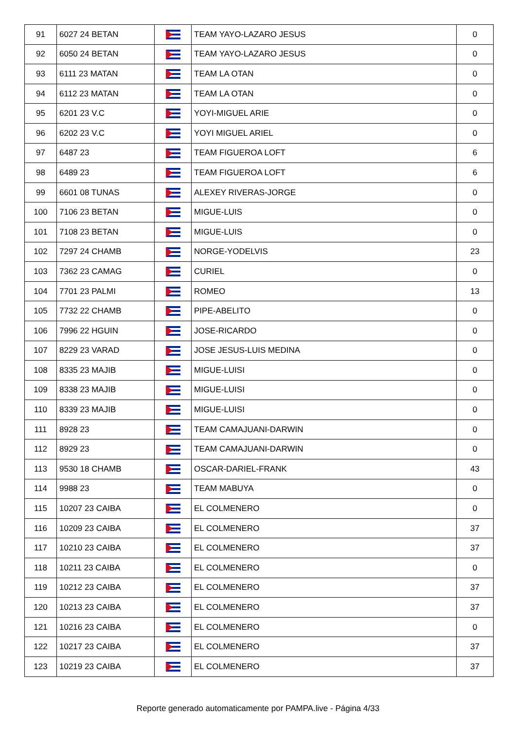| 91 | 6027 24 BETAN | | TEAM YAYO-LAZARO JESUS | 0 |
| 92 | 6050 24 BETAN | | TEAM YAYO-LAZARO JESUS | 0 |
| 93 | 6111 23 MATAN | | TEAM LA OTAN | 0 |
| 94 | 6112 23 MATAN | | TEAM LA OTAN | 0 |
| 95 | 6201 23 V.C | | YOYI-MIGUEL ARIE | 0 |
| 96 | 6202 23 V.C | | YOYI MIGUEL ARIEL | 0 |
| 97 | 6487 23 | | TEAM FIGUEROA LOFT | 6 |
| 98 | 6489 23 | | TEAM FIGUEROA LOFT | 6 |
| 99 | 6601 08 TUNAS | | ALEXEY RIVERAS-JORGE | 0 |
| 100 | 7106 23 BETAN | | MIGUE-LUIS | 0 |
| 101 | 7108 23 BETAN | | MIGUE-LUIS | 0 |
| 102 | 7297 24 CHAMB | | NORGE-YODELVIS | 23 |
| 103 | 7362 23 CAMAG | | CURIEL | 0 |
| 104 | 7701 23 PALMI | | ROMEO | 13 |
| 105 | 7732 22 CHAMB | | PIPE-ABELITO | 0 |
| 106 | 7996 22 HGUIN | | JOSE-RICARDO | 0 |
| 107 | 8229 23 VARAD | | JOSE JESUS-LUIS MEDINA | 0 |
| 108 | 8335 23 MAJIB | | MIGUE-LUISI | 0 |
| 109 | 8338 23 MAJIB | | MIGUE-LUISI | 0 |
| 110 | 8339 23 MAJIB | | MIGUE-LUISI | 0 |
| 111 | 8928 23 | | TEAM CAMAJUANI-DARWIN | 0 |
| 112 | 8929 23 | | TEAM CAMAJUANI-DARWIN | 0 |
| 113 | 9530 18 CHAMB | | OSCAR-DARIEL-FRANK | 43 |
| 114 | 9988 23 | | TEAM MABUYA | 0 |
| 115 | 10207 23 CAIBA | | EL COLMENERO | 0 |
| 116 | 10209 23 CAIBA | | EL COLMENERO | 37 |
| 117 | 10210 23 CAIBA | | EL COLMENERO | 37 |
| 118 | 10211 23 CAIBA | | EL COLMENERO | 0 |
| 119 | 10212 23 CAIBA | | EL COLMENERO | 37 |
| 120 | 10213 23 CAIBA | | EL COLMENERO | 37 |
| 121 | 10216 23 CAIBA | | EL COLMENERO | 0 |
| 122 | 10217 23 CAIBA | | EL COLMENERO | 37 |
| 123 | 10219 23 CAIBA | | EL COLMENERO | 37 |
Reporte generado automaticamente por PAMPA.live - Página 4/33